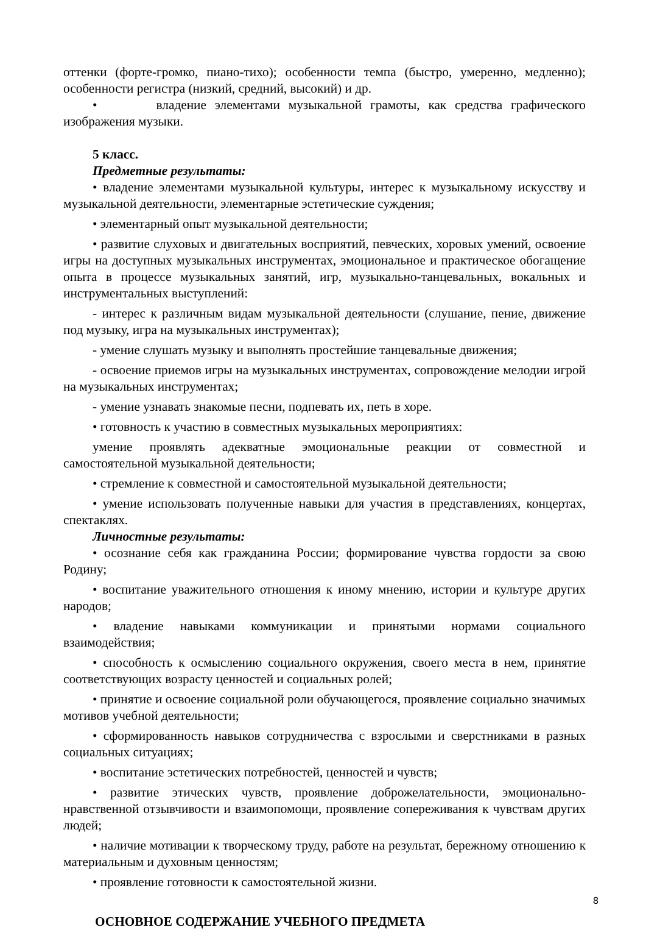оттенки (форте-громко, пиано-тихо); особенности темпа (быстро, умеренно, медленно); особенности регистра (низкий, средний, высокий) и др.
• владение элементами музыкальной грамоты, как средства графического изображения музыки.
5 класс.
Предметные результаты:
• владение элементами музыкальной культуры, интерес к музыкальному искусству и музыкальной деятельности, элементарные эстетические суждения;
• элементарный опыт музыкальной деятельности;
• развитие слуховых и двигательных восприятий, певческих, хоровых умений, освоение игры на доступных музыкальных инструментах, эмоциональное и практическое обогащение опыта в процессе музыкальных занятий, игр, музыкально-танцевальных, вокальных и инструментальных выступлений:
- интерес к различным видам музыкальной деятельности (слушание, пение, движение под музыку, игра на музыкальных инструментах);
- умение слушать музыку и выполнять простейшие танцевальные движения;
- освоение приемов игры на музыкальных инструментах, сопровождение мелодии игрой на музыкальных инструментах;
- умение узнавать знакомые песни, подпевать их, петь в хоре.
• готовность к участию в совместных музыкальных мероприятиях:
умение проявлять адекватные эмоциональные реакции от совместной и самостоятельной музыкальной деятельности;
• стремление к совместной и самостоятельной музыкальной деятельности;
• умение использовать полученные навыки для участия в представлениях, концертах, спектаклях.
Личностные результаты:
• осознание себя как гражданина России; формирование чувства гордости за свою Родину;
• воспитание уважительного отношения к иному мнению, истории и культуре других народов;
• владение навыками коммуникации и принятыми нормами социального взаимодействия;
• способность к осмыслению социального окружения, своего места в нем, принятие соответствующих возрасту ценностей и социальных ролей;
• принятие и освоение социальной роли обучающегося, проявление социально значимых мотивов учебной деятельности;
• сформированность навыков сотрудничества с взрослыми и сверстниками в разных социальных ситуациях;
• воспитание эстетических потребностей, ценностей и чувств;
• развитие этических чувств, проявление доброжелательности, эмоционально-нравственной отзывчивости и взаимопомощи, проявление сопереживания к чувствам других людей;
• наличие мотивации к творческому труду, работе на результат, бережному отношению к материальным и духовным ценностям;
• проявление готовности к самостоятельной жизни.
ОСНОВНОЕ СОДЕРЖАНИЕ УЧЕБНОГО ПРЕДМЕТА
8